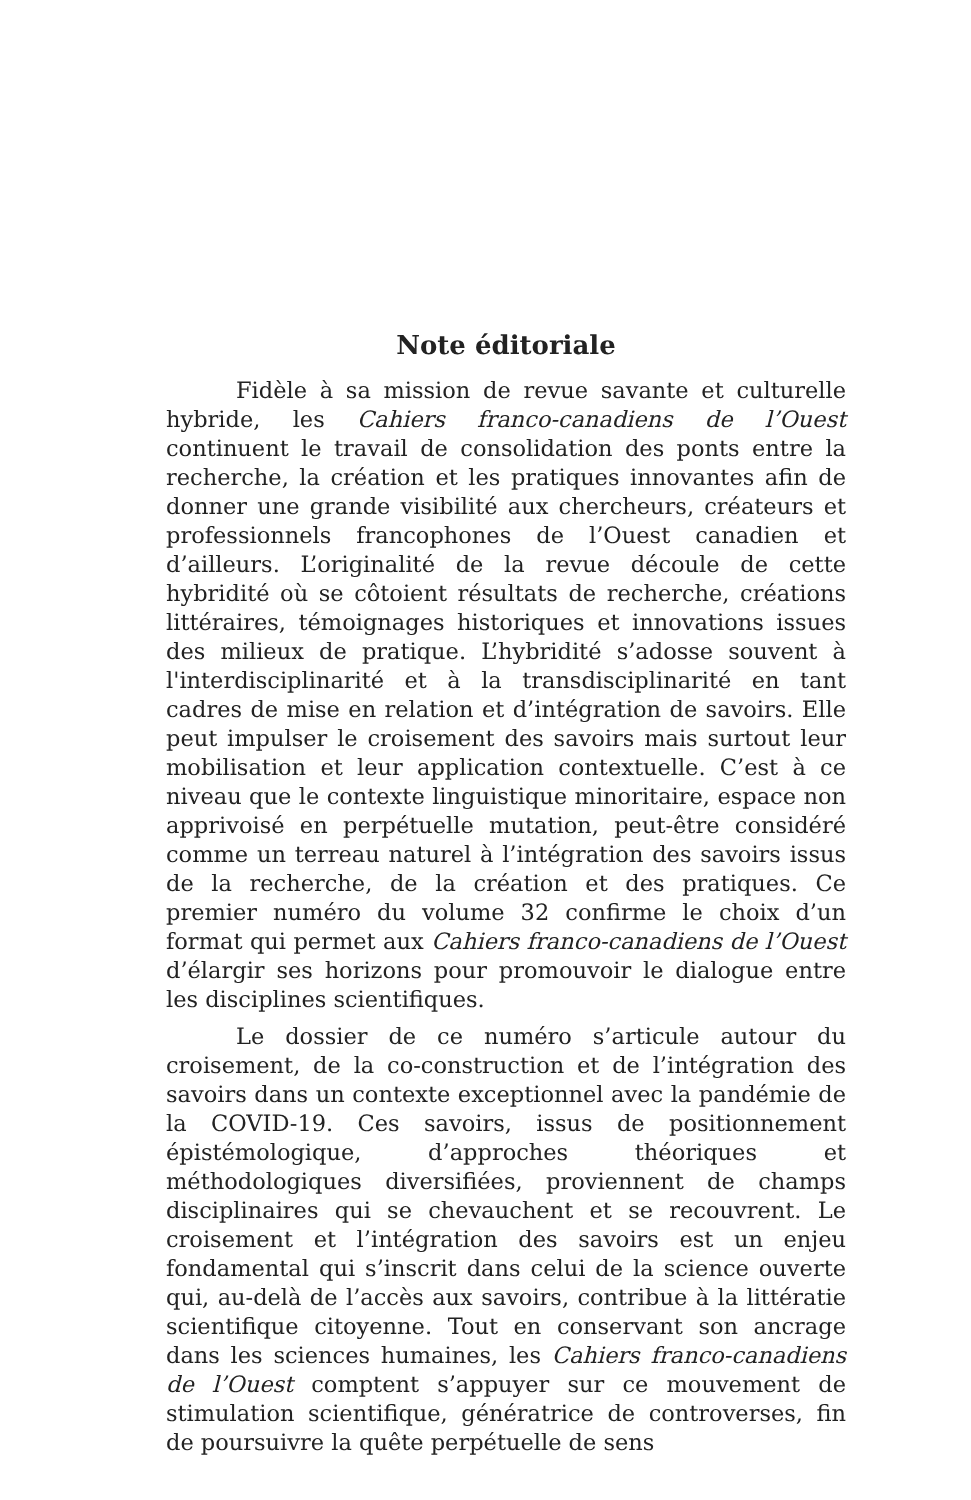Note éditoriale
Fidèle à sa mission de revue savante et culturelle hybride, les Cahiers franco-canadiens de l’Ouest continuent le travail de consolidation des ponts entre la recherche, la création et les pratiques innovantes afin de donner une grande visibilité aux chercheurs, créateurs et professionnels francophones de l’Ouest canadien et d’ailleurs. L’originalité de la revue découle de cette hybridité où se côtoient résultats de recherche, créations littéraires, témoignages historiques et innovations issues des milieux de pratique. L’hybridité s’adosse souvent à l'interdisciplinarité et à la transdisciplinarité en tant cadres de mise en relation et d’intégration de savoirs. Elle peut impulser le croisement des savoirs mais surtout leur mobilisation et leur application contextuelle. C’est à ce niveau que le contexte linguistique minoritaire, espace non apprivoisé en perpétuelle mutation, peut-être considéré comme un terreau naturel à l’intégration des savoirs issus de la recherche, de la création et des pratiques. Ce premier numéro du volume 32 confirme le choix d’un format qui permet aux Cahiers franco-canadiens de l’Ouest d’élargir ses horizons pour promouvoir le dialogue entre les disciplines scientifiques.
Le dossier de ce numéro s’articule autour du croisement, de la co-construction et de l’intégration des savoirs dans un contexte exceptionnel avec la pandémie de la COVID-19. Ces savoirs, issus de positionnement épistémologique, d’approches théoriques et méthodologiques diversifiées, proviennent de champs disciplinaires qui se chevauchent et se recouvrent. Le croisement et l’intégration des savoirs est un enjeu fondamental qui s’inscrit dans celui de la science ouverte qui, au-delà de l’accès aux savoirs, contribue à la littératie scientifique citoyenne. Tout en conservant son ancrage dans les sciences humaines, les Cahiers franco-canadiens de l’Ouest comptent s’appuyer sur ce mouvement de stimulation scientifique, génératrice de controverses, fin de poursuivre la quête perpétuelle de sens